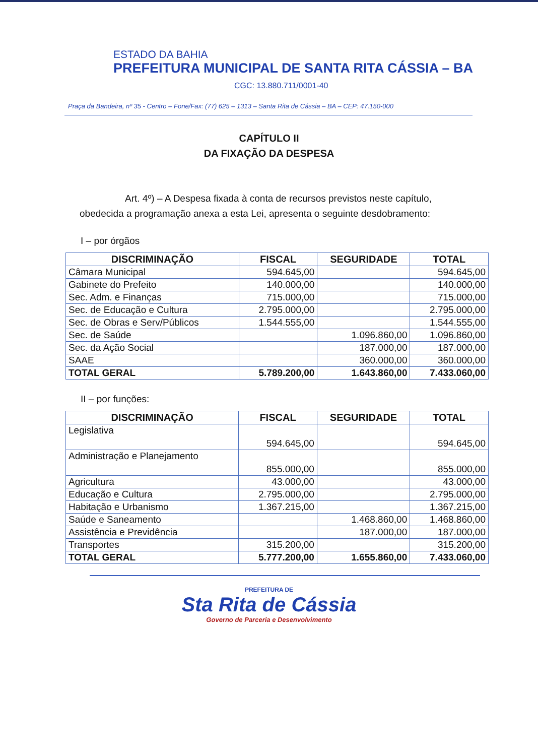ESTADO DA BAHIA
PREFEITURA MUNICIPAL DE SANTA RITA CÁSSIA – BA
CGC: 13.880.711/0001-40
Praça da Bandeira, nº 35 - Centro – Fone/Fax: (77) 625 – 1313 – Santa Rita de Cássia – BA – CEP: 47.150-000
CAPÍTULO II
DA FIXAÇÃO DA DESPESA
Art. 4º) – A Despesa fixada à conta de recursos previstos neste capítulo, obedecida a programação anexa a esta Lei, apresenta o seguinte desdobramento:
I – por órgãos
| DISCRIMINAÇÃO | FISCAL | SEGURIDADE | TOTAL |
| --- | --- | --- | --- |
| Câmara Municipal | 594.645,00 | | 594.645,00 |
| Gabinete do Prefeito | 140.000,00 | | 140.000,00 |
| Sec. Adm. e Finanças | 715.000,00 | | 715.000,00 |
| Sec. de Educação e Cultura | 2.795.000,00 | | 2.795.000,00 |
| Sec. de Obras e Serv/Públicos | 1.544.555,00 | | 1.544.555,00 |
| Sec. de Saúde | | 1.096.860,00 | 1.096.860,00 |
| Sec. da Ação Social | | 187.000,00 | 187.000,00 |
| SAAE | | 360.000,00 | 360.000,00 |
| TOTAL GERAL | 5.789.200,00 | 1.643.860,00 | 7.433.060,00 |
II – por funções:
| DISCRIMINAÇÃO | FISCAL | SEGURIDADE | TOTAL |
| --- | --- | --- | --- |
| Legislativa | 594.645,00 | | 594.645,00 |
| Administração e Planejamento | 855.000,00 | | 855.000,00 |
| Agricultura | 43.000,00 | | 43.000,00 |
| Educação e Cultura | 2.795.000,00 | | 2.795.000,00 |
| Habitação e Urbanismo | 1.367.215,00 | | 1.367.215,00 |
| Saúde e Saneamento | | 1.468.860,00 | 1.468.860,00 |
| Assistência e Previdência | | 187.000,00 | 187.000,00 |
| Transportes | 315.200,00 | | 315.200,00 |
| TOTAL GERAL | 5.777.200,00 | 1.655.860,00 | 7.433.060,00 |
PREFEITURA DE
Sta Rita de Cássia
Governo de Parceria e Desenvolvimento